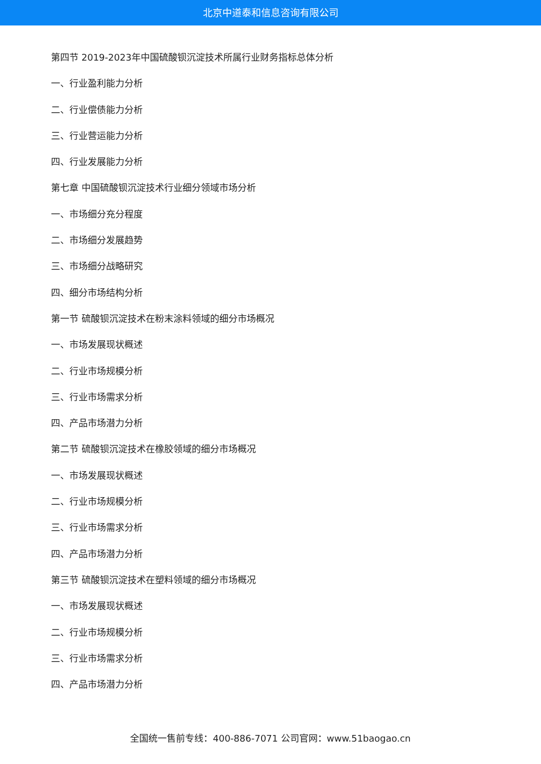北京中道泰和信息咨询有限公司
第四节 2019-2023年中国硫酸钡沉淀技术所属行业财务指标总体分析
一、行业盈利能力分析
二、行业偿债能力分析
三、行业营运能力分析
四、行业发展能力分析
第七章 中国硫酸钡沉淀技术行业细分领域市场分析
一、市场细分充分程度
二、市场细分发展趋势
三、市场细分战略研究
四、细分市场结构分析
第一节 硫酸钡沉淀技术在粉末涂料领域的细分市场概况
一、市场发展现状概述
二、行业市场规模分析
三、行业市场需求分析
四、产品市场潜力分析
第二节 硫酸钡沉淀技术在橡胶领域的细分市场概况
一、市场发展现状概述
二、行业市场规模分析
三、行业市场需求分析
四、产品市场潜力分析
第三节 硫酸钡沉淀技术在塑料领域的细分市场概况
一、市场发展现状概述
二、行业市场规模分析
三、行业市场需求分析
四、产品市场潜力分析
全国统一售前专线：400-886-7071 公司官网：www.51baogao.cn